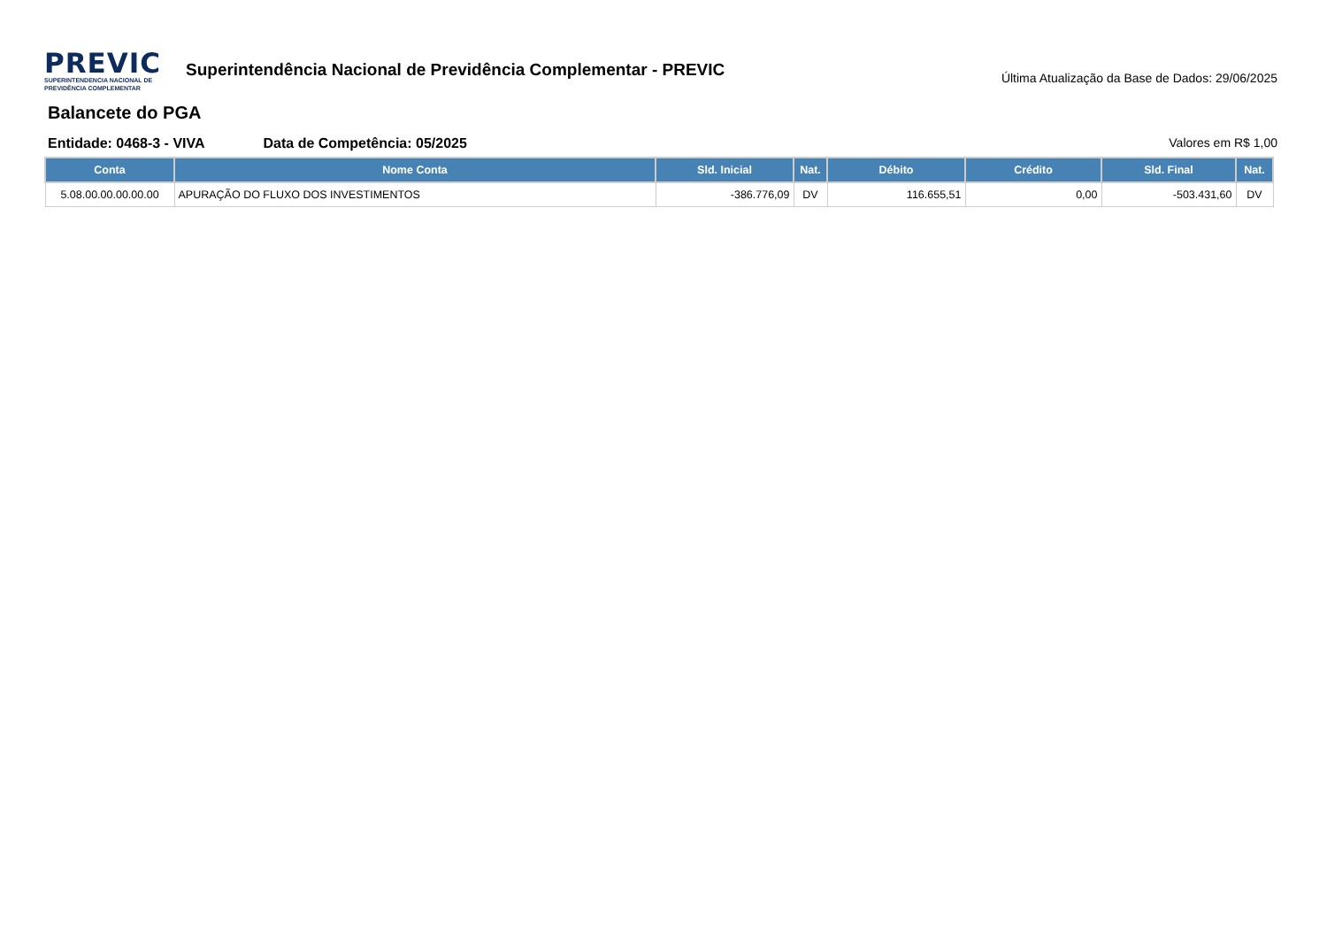PREVIC
SUPERINTENDENCIA NACIONAL DE
PREVIDÊNCIA COMPLEMENTAR
Superintendência Nacional de Previdência Complementar - PREVIC
Última Atualização da Base de Dados: 29/06/2025
Balancete do PGA
Entidade: 0468-3 - VIVA Data de Competência: 05/2025 Valores em R$ 1,00
| Conta | Nome Conta | Sld. Inicial | Nat. | Débito | Crédito | Sld. Final | Nat. |
| --- | --- | --- | --- | --- | --- | --- | --- |
| 5.08.00.00.00.00.00 | APURAÇÃO DO FLUXO DOS INVESTIMENTOS | -386.776,09 | DV | 116.655,51 | 0,00 | -503.431,60 | DV |